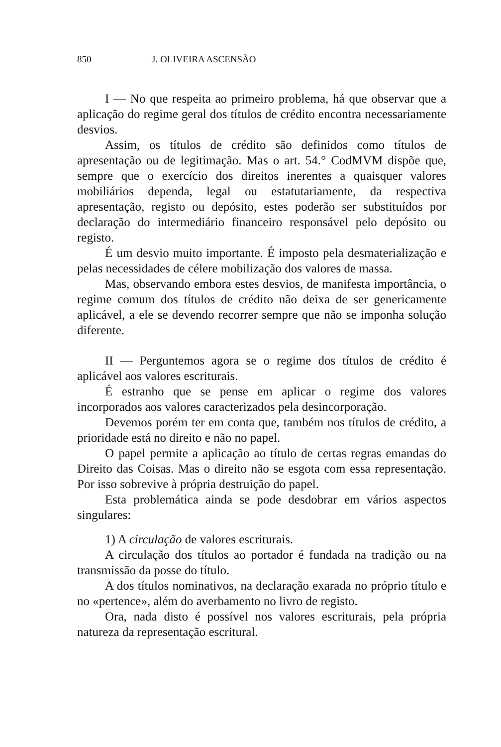850 J. OLIVEIRA ASCENSÃO
I — No que respeita ao primeiro problema, há que observar que a aplicação do regime geral dos títulos de crédito encontra necessariamente desvios.
Assim, os títulos de crédito são definidos como títulos de apresentação ou de legitimação. Mas o art. 54.° CodMVM dispõe que, sempre que o exercício dos direitos inerentes a quaisquer valores mobiliários dependa, legal ou estatutariamente, da respectiva apresentação, registo ou depósito, estes poderão ser substituídos por declaração do intermediário financeiro responsável pelo depósito ou registo.
É um desvio muito importante. É imposto pela desmaterialização e pelas necessidades de célere mobilização dos valores de massa.
Mas, observando embora estes desvios, de manifesta importância, o regime comum dos títulos de crédito não deixa de ser genericamente aplicável, a ele se devendo recorrer sempre que não se imponha solução diferente.
II — Perguntemos agora se o regime dos títulos de crédito é aplicável aos valores escriturais.
É estranho que se pense em aplicar o regime dos valores incorporados aos valores caracterizados pela desincorporação.
Devemos porém ter em conta que, também nos títulos de crédito, a prioridade está no direito e não no papel.
O papel permite a aplicação ao título de certas regras emandas do Direito das Coisas. Mas o direito não se esgota com essa representação. Por isso sobrevive à própria destruição do papel.
Esta problemática ainda se pode desdobrar em vários aspectos singulares:
1) A circulação de valores escriturais.
A circulação dos títulos ao portador é fundada na tradição ou na transmissão da posse do título.
A dos títulos nominativos, na declaração exarada no próprio título e no «pertence», além do averbamento no livro de registo.
Ora, nada disto é possível nos valores escriturais, pela própria natureza da representação escritural.